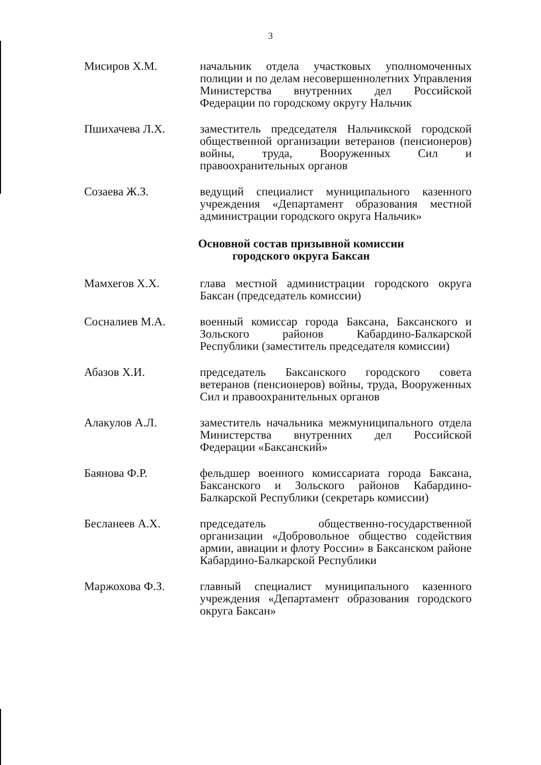3
Мисиров Х.М. начальник отдела участковых уполномоченных полиции и по делам несовершеннолетних Управления Министерства внутренних дел Российской Федерации по городскому округу Нальчик
Пшихачева Л.Х. заместитель председателя Нальчикской городской общественной организации ветеранов (пенсионеров) войны, труда, Вооруженных Сил и правоохранительных органов
Созаева Ж.З. ведущий специалист муниципального казенного учреждения «Департамент образования местной администрации городского округа Нальчик»
Основной состав призывной комиссии
городского округа Баксан
Мамхегов Х.Х. глава местной администрации городского округа Баксан (председатель комиссии)
Сосналиев М.А. военный комиссар города Баксана, Баксанского и Зольского районов Кабардино-Балкарской Республики (заместитель председателя комиссии)
Абазов Х.И. председатель Баксанского городского совета ветеранов (пенсионеров) войны, труда, Вооруженных Сил и правоохранительных органов
Алакулов А.Л. заместитель начальника межмуниципального отдела Министерства внутренних дел Российской Федерации «Баксанский»
Баянова Ф.Р. фельдшер военного комиссариата города Баксана, Баксанского и Зольского районов Кабардино-Балкарской Республики (секретарь комиссии)
Бесланеев А.Х. председатель общественно-государственной организации «Добровольное общество содействия армии, авиации и флоту России» в Баксанском районе Кабардино-Балкарской Республики
Маржохова Ф.З. главный специалист муниципального казенного учреждения «Департамент образования городского округа Баксан»